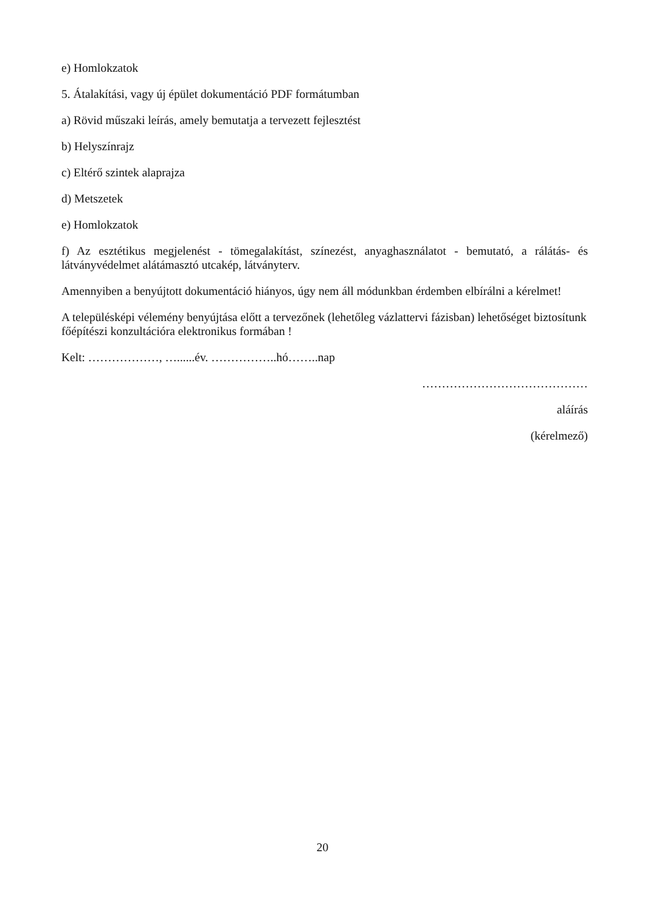e) Homlokzatok
5. Átalakítási, vagy új épület dokumentáció PDF formátumban
a) Rövid műszaki leírás, amely bemutatja a tervezett fejlesztést
b) Helyszínrajz
c) Eltérő szintek alaprajza
d) Metszetek
e) Homlokzatok
f) Az esztétikus megjelenést - tömegalakítást, színezést, anyaghasználatot - bemutató, a rálátás- és látványvédelmet alátámasztó utcakép, látványterv.
Amennyiben a benyújtott dokumentáció hiányos, úgy nem áll módunkban érdemben elbírálni a kérelmet!
A településképi vélemény benyújtása előtt a tervezőnek (lehetőleg vázlattervi fázisban) lehetőséget biztosítunk főépítészi konzultációra elektronikus formában !
Kelt: ………………, …......év. ……………..hó……..nap
……………………………………
aláírás
(kérelmező)
20